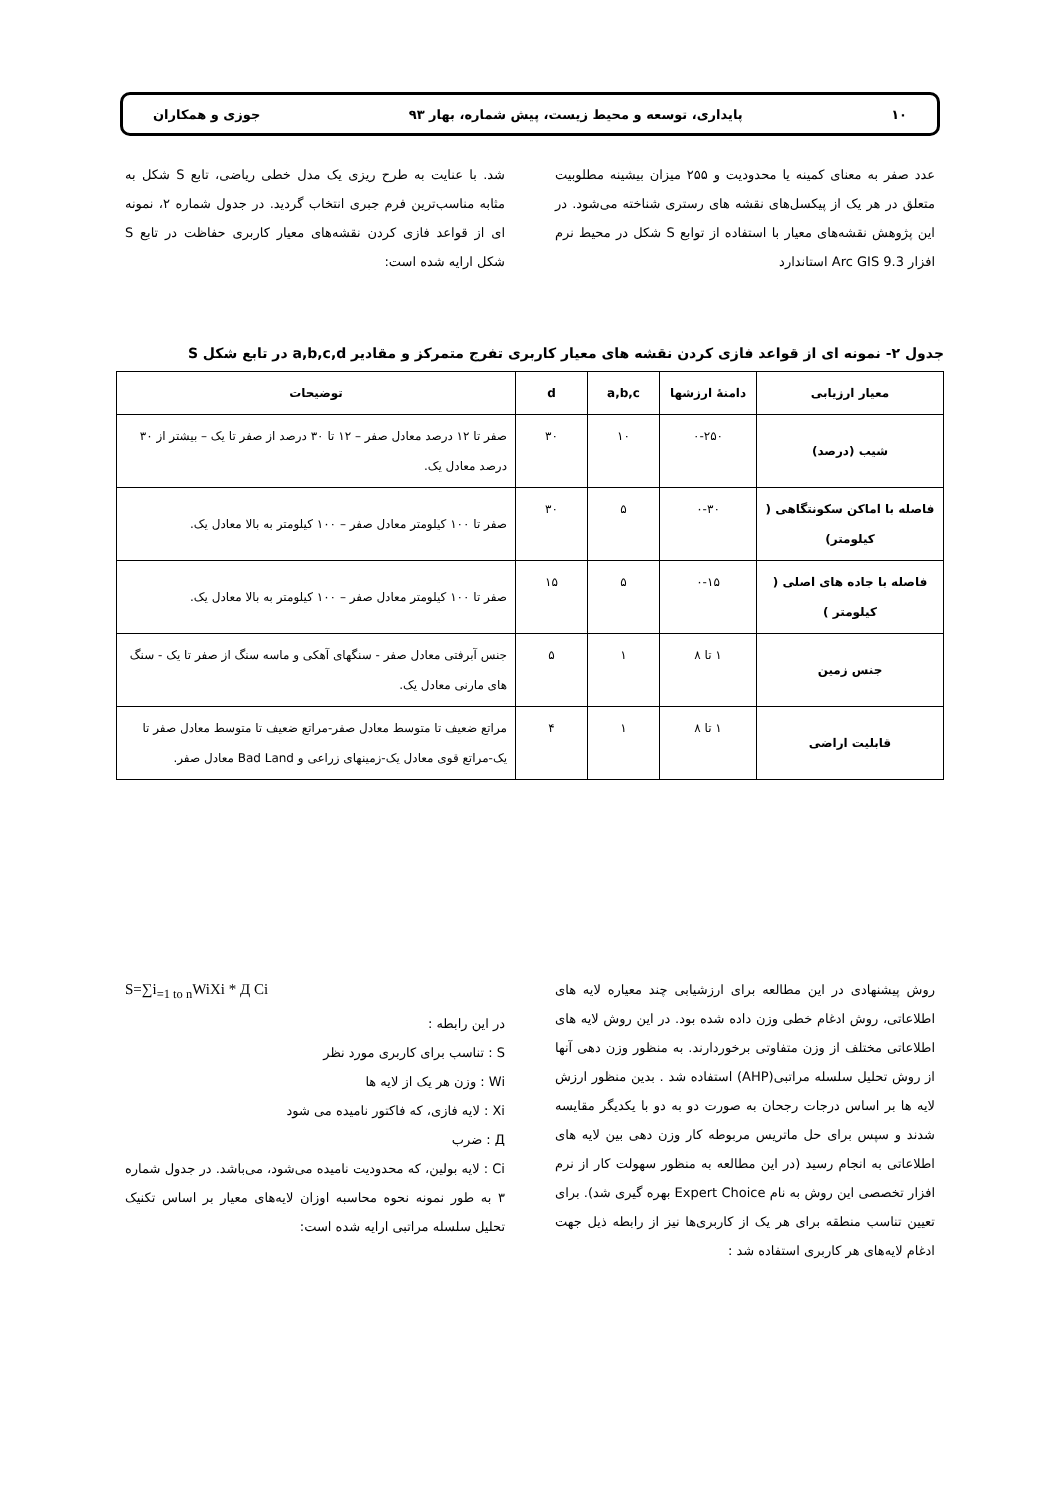۱۰ پایداری، توسعه و محیط زیست، پیش شماره، بهار ۹۳ جوزی و همکاران
عدد صفر به معنای کمینه یا محدودیت و ۲۵۵ میزان بیشینه مطلوبیت متعلق در هر یک از پیکسل‌های نقشه های رستری شناخته می‌شود. در این پژوهش نقشه‌های معیار با استفاده از توابع S شکل در محیط نرم افزار Arc GIS 9.3 استاندارد
شد. با عنایت به طرح ریزی یک مدل خطی ریاضی، تابع S شکل به مثابه مناسب‌ترین فرم جبری انتخاب گردید. در جدول شماره ۲، نمونه ای از قواعد فازی کردن نقشه‌های معیار کاربری حفاظت در تابع S شکل ارایه شده است:
جدول ۲- نمونه ای از قواعد فازی کردن نقشه های معیار کاربری تفرج متمرکز و مقادیر a,b,c,d در تابع شکل S
| معیار ارزیابی | دامنهٔ ارزشها | a,b,c | d | توضیحات |
| --- | --- | --- | --- | --- |
| شیب (درصد) | ۰-۲۵۰ | ۱۰ | ۳۰ | صفر تا ۱۲ درصد معادل صفر – ۱۲ تا ۳۰ درصد از صفر تا یک – بیشتر از ۳۰ درصد معادل یک. |
| فاصله با اماکن سکونتگاهی ( کیلومتر) | ۰-۳۰ | ۵ | ۳۰ | صفر تا ۱۰۰ کیلومتر معادل صفر – ۱۰۰ کیلومتر به بالا معادل یک. |
| فاصله با جاده های اصلی ( کیلومتر ) | ۰-۱۵ | ۵ | ۱۵ | صفر تا ۱۰۰ کیلومتر معادل صفر – ۱۰۰ کیلومتر به بالا معادل یک. |
| جنس زمین | ۱ تا ۸ | ۱ | ۵ | جنس آبرفتی معادل صفر - سنگهای آهکی و ماسه سنگ از صفر تا یک - سنگ های مارنی معادل یک. |
| قابلیت اراضی | ۱ تا ۸ | ۱ | ۴ | مراتع ضعیف تا متوسط معادل صفر-مراتع ضعیف تا متوسط معادل صفر تا یک-مراتع قوی معادل یک-زمینهای زراعی و Bad Land معادل صفر. |
روش پیشنهادی در این مطالعه برای ارزشیابی چند معیاره لایه های اطلاعاتی، روش ادغام خطی وزن داده شده بود. در این روش لایه های اطلاعاتی مختلف از وزن متفاوتی برخوردارند. به منظور وزن دهی آنها از روش تحلیل سلسله مراتبی(AHP) استفاده شد . بدین منظور ارزش لایه ها بر اساس درجات رجحان به صورت دو به دو با یکدیگر مقایسه شدند و سپس برای حل ماتریس مربوطه کار وزن دهی بین لایه های اطلاعاتی به انجام رسید (در این مطالعه به منظور سهولت کار از نرم افزار تخصصی این روش به نام Expert Choice بهره گیری شد). برای تعیین تناسب منطقه برای هر یک از کاربری‌ها نیز از رابطه ذیل جهت ادغام لایه‌های هر کاربری استفاده شد :
S=∑i<sub>=1 to n</sub>WiXi * Д Ci
در این رابطه :
S : تناسب برای کاربری مورد نظر
Wi : وزن هر یک از لایه ها
Xi : لایه فازی، که فاکتور نامیده می شود
Д : ضرب
Ci : لایه بولین، که محدودیت نامیده می‌شود، می‌باشد. در جدول شماره ۳ به طور نمونه نحوه محاسبه اوزان لایه‌های معیار بر اساس تکنیک تحلیل سلسله مراتبی ارایه شده است: